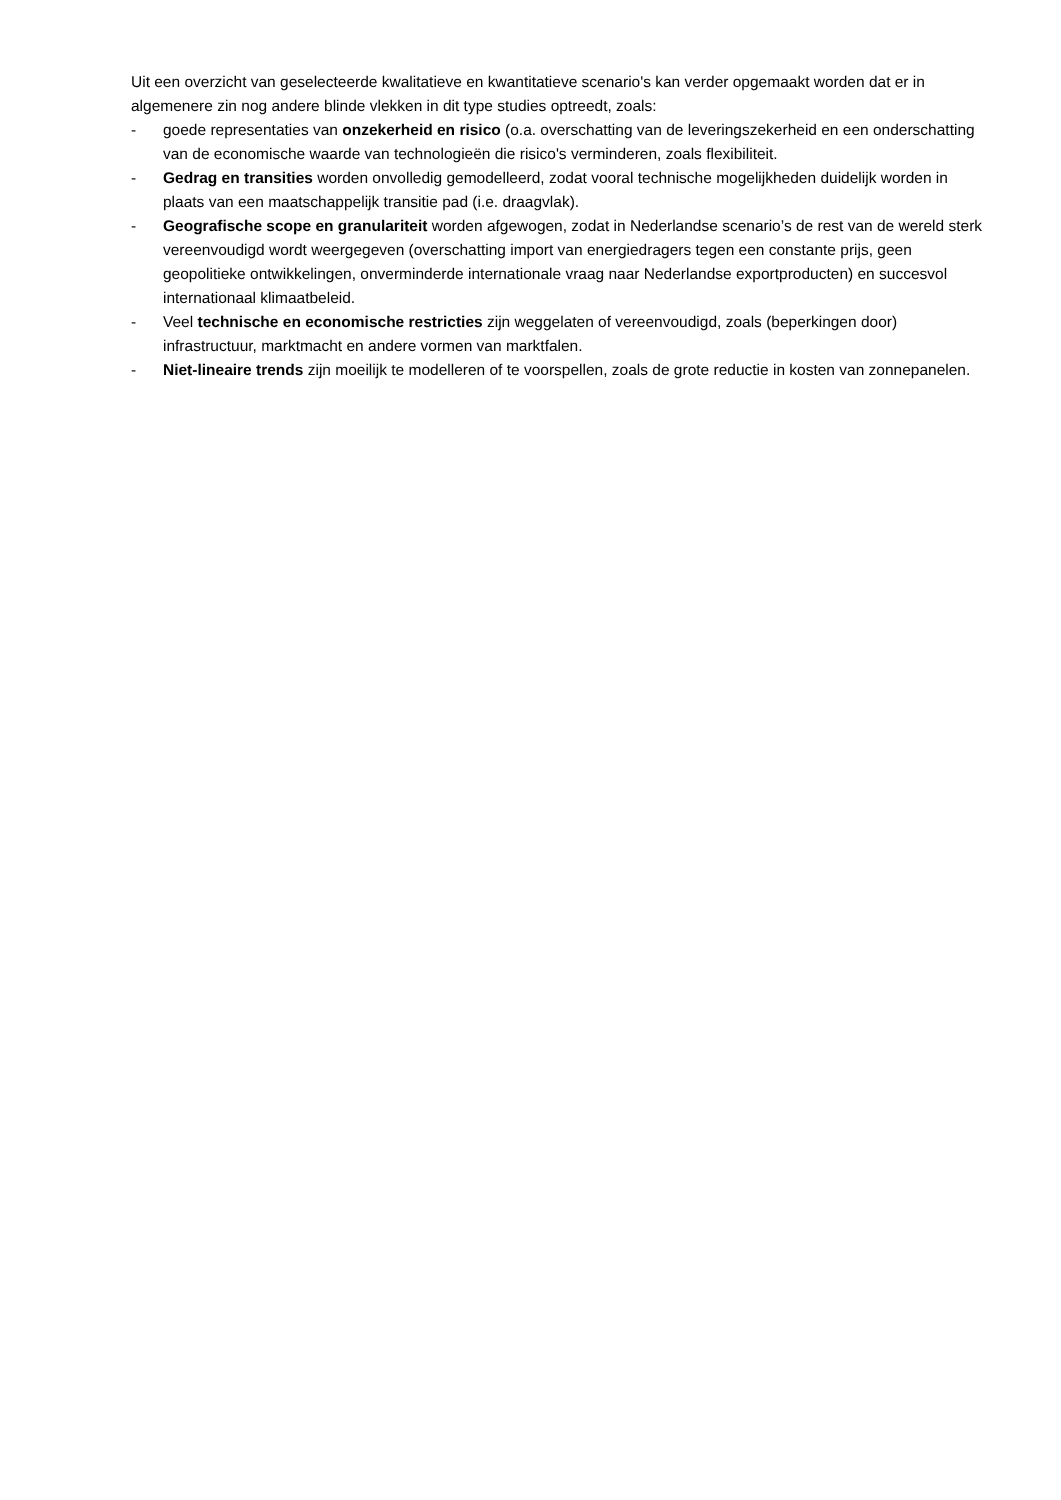Uit een overzicht van geselecteerde kwalitatieve en kwantitatieve scenario's kan verder opgemaakt worden dat er in algemenere zin nog andere blinde vlekken in dit type studies optreedt, zoals:
- goede representaties van onzekerheid en risico (o.a. overschatting van de leveringszekerheid en een onderschatting van de economische waarde van technologieën die risico's verminderen, zoals flexibiliteit.
- Gedrag en transities worden onvolledig gemodelleerd, zodat vooral technische mogelijkheden duidelijk worden in plaats van een maatschappelijk transitie pad (i.e. draagvlak).
- Geografische scope en granulariteit worden afgewogen, zodat in Nederlandse scenario’s de rest van de wereld sterk vereenvoudigd wordt weergegeven (overschatting import van energiedragers tegen een constante prijs, geen geopolitieke ontwikkelingen, onverminderde internationale vraag naar Nederlandse exportproducten) en succesvol internationaal klimaatbeleid.
- Veel technische en economische restricties zijn weggelaten of vereenvoudigd, zoals (beperkingen door) infrastructuur, marktmacht en andere vormen van marktfalen.
- Niet-lineaire trends zijn moeilijk te modelleren of te voorspellen, zoals de grote reductie in kosten van zonnepanelen.